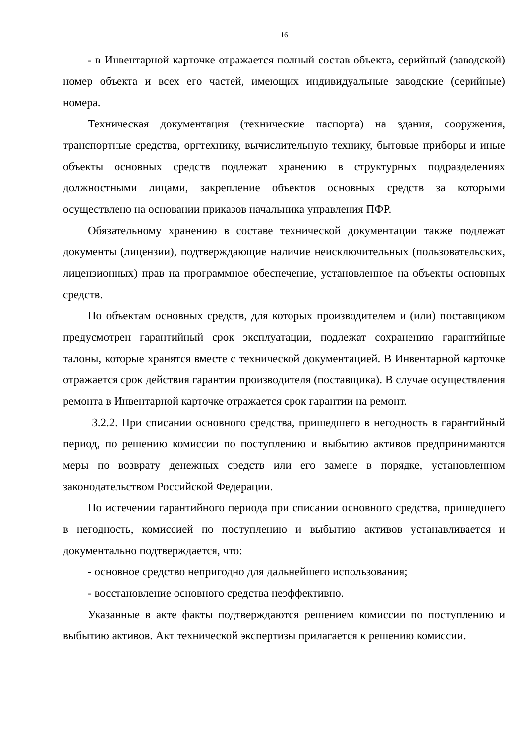16
- в Инвентарной карточке отражается полный состав объекта, серийный (заводской) номер объекта и всех его частей, имеющих индивидуальные заводские (серийные) номера.
Техническая документация (технические паспорта) на здания, сооружения, транспортные средства, оргтехнику, вычислительную технику, бытовые приборы и иные объекты основных средств подлежат хранению в структурных подразделениях должностными лицами, закрепление объектов основных средств за которыми осуществлено на основании приказов начальника управления ПФР.
Обязательному хранению в составе технической документации также подлежат документы (лицензии), подтверждающие наличие неисключительных (пользовательских, лицензионных) прав на программное обеспечение, установленное на объекты основных средств.
По объектам основных средств, для которых производителем и (или) поставщиком предусмотрен гарантийный срок эксплуатации, подлежат сохранению гарантийные талоны, которые хранятся вместе с технической документацией. В Инвентарной карточке отражается срок действия гарантии производителя (поставщика). В случае осуществления ремонта в Инвентарной карточке отражается срок гарантии на ремонт.
3.2.2. При списании основного средства, пришедшего в негодность в гарантийный период, по решению комиссии по поступлению и выбытию активов предпринимаются меры по возврату денежных средств или его замене в порядке, установленном законодательством Российской Федерации.
По истечении гарантийного периода при списании основного средства, пришедшего в негодность, комиссией по поступлению и выбытию активов устанавливается и документально подтверждается, что:
- основное средство непригодно для дальнейшего использования;
- восстановление основного средства неэффективно.
Указанные в акте факты подтверждаются решением комиссии по поступлению и выбытию активов. Акт технической экспертизы прилагается к решению комиссии.